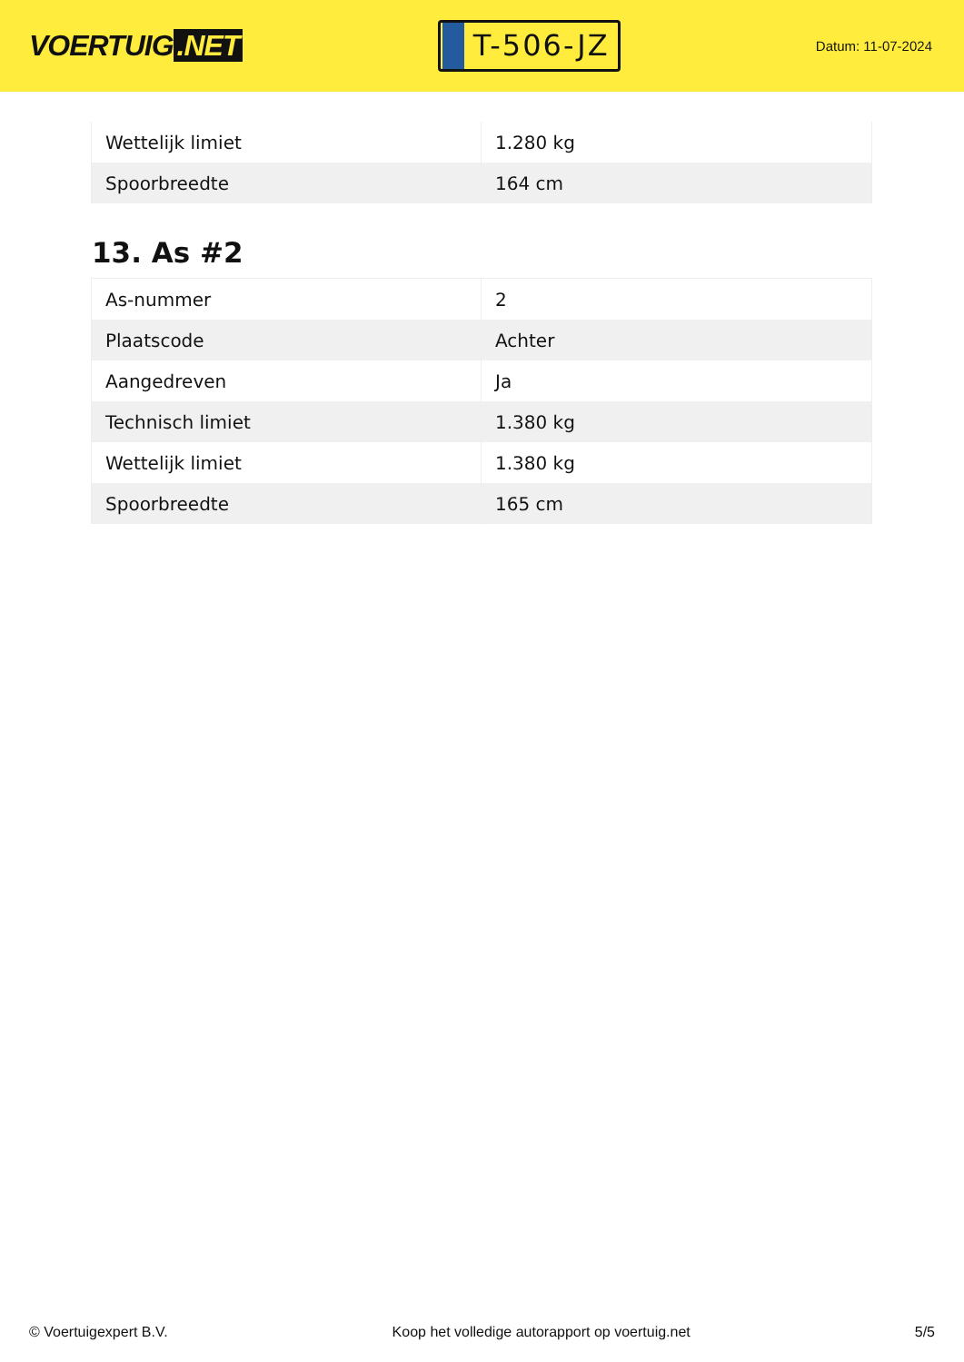VOERTUIG.NET
T-506-JZ
Datum: 11-07-2024
| Wettelijk limiet | 1.280 kg |
| Spoorbreedte | 164 cm |
13. As #2
| As-nummer | 2 |
| Plaatscode | Achter |
| Aangedreven | Ja |
| Technisch limiet | 1.380 kg |
| Wettelijk limiet | 1.380 kg |
| Spoorbreedte | 165 cm |
© Voertuigexpert B.V. Koop het volledige autorapport op voertuig.net 5/5